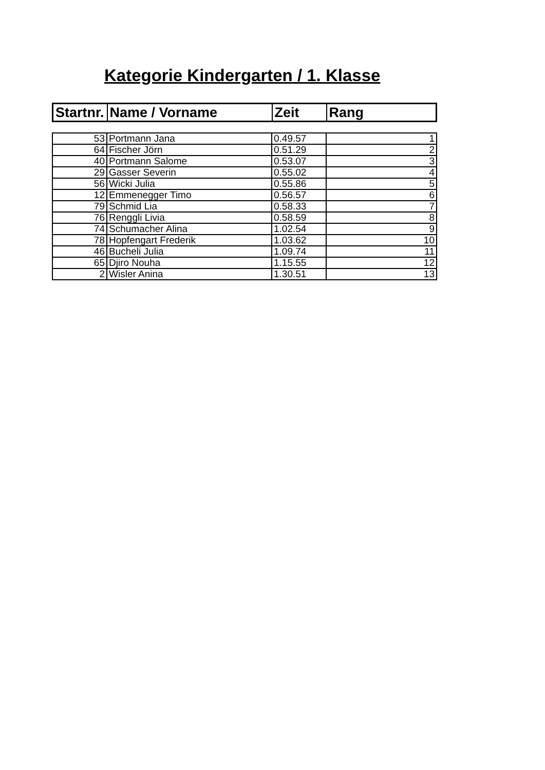Kategorie Kindergarten / 1. Klasse
| Startnr. | Name / Vorname | Zeit | Rang |
| --- | --- | --- | --- |
| 53 | Portmann Jana | 0.49.57 | 1 |
| 64 | Fischer Jörn | 0.51.29 | 2 |
| 40 | Portmann Salome | 0.53.07 | 3 |
| 29 | Gasser Severin | 0.55.02 | 4 |
| 56 | Wicki Julia | 0.55.86 | 5 |
| 12 | Emmenegger Timo | 0.56.57 | 6 |
| 79 | Schmid Lia | 0.58.33 | 7 |
| 76 | Renggli Livia | 0.58.59 | 8 |
| 74 | Schumacher Alina | 1.02.54 | 9 |
| 78 | Hopfengart Frederik | 1.03.62 | 10 |
| 46 | Bucheli Julia | 1.09.74 | 11 |
| 65 | Djiro Nouha | 1.15.55 | 12 |
| 2 | Wisler Anina | 1.30.51 | 13 |